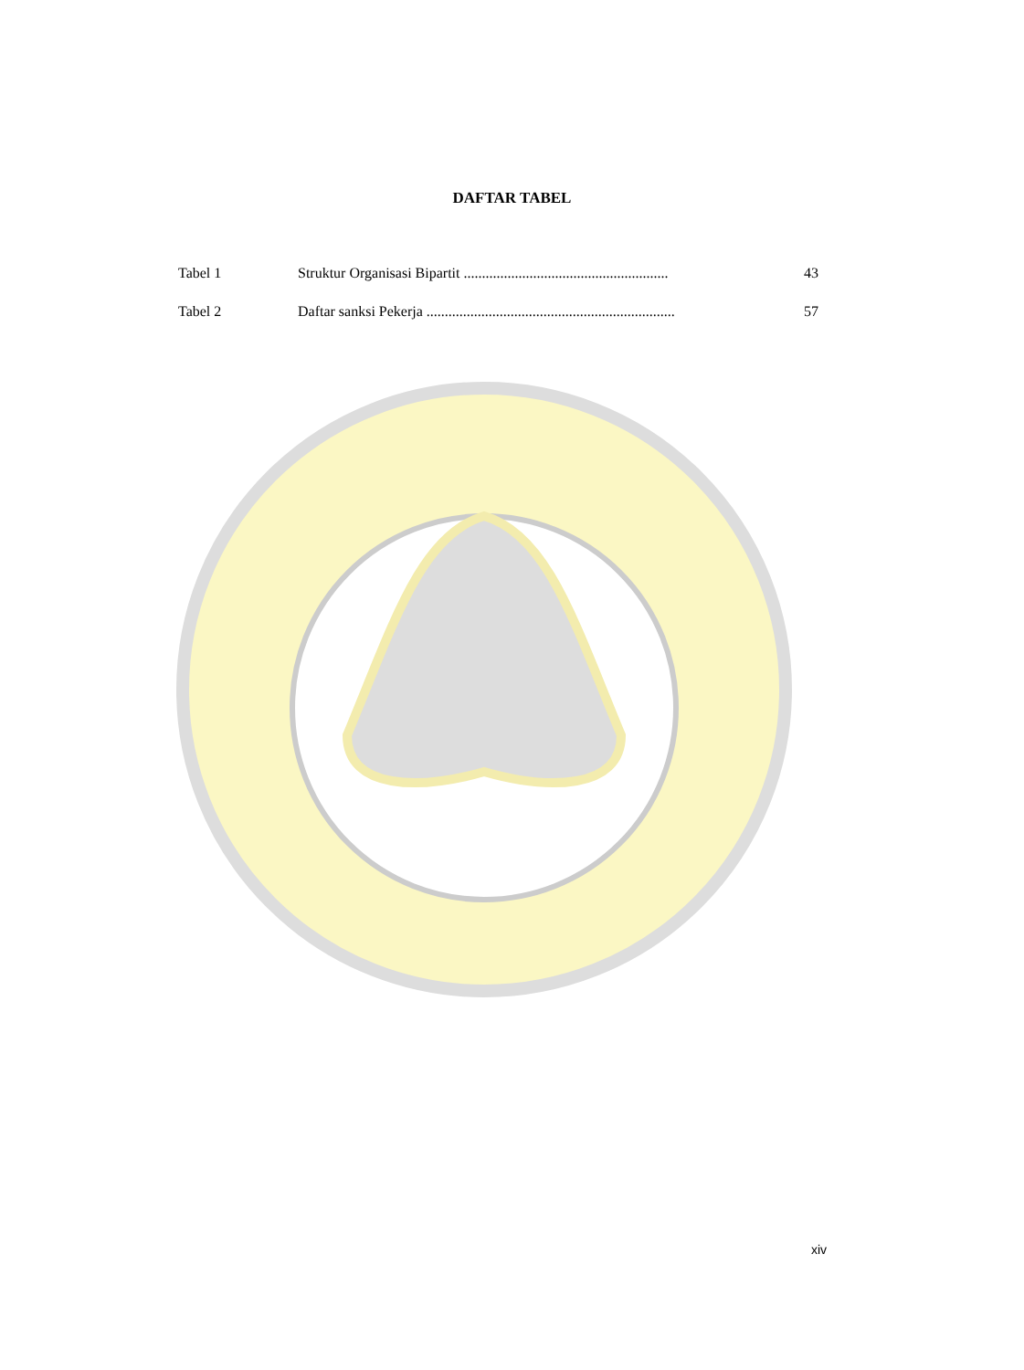DAFTAR TABEL
| Tabel 1 | Struktur Organisasi Bipartit ........................................................ | 43 |
| Tabel 2 | Daftar sanksi Pekerja .................................................................... | 57 |
xiv